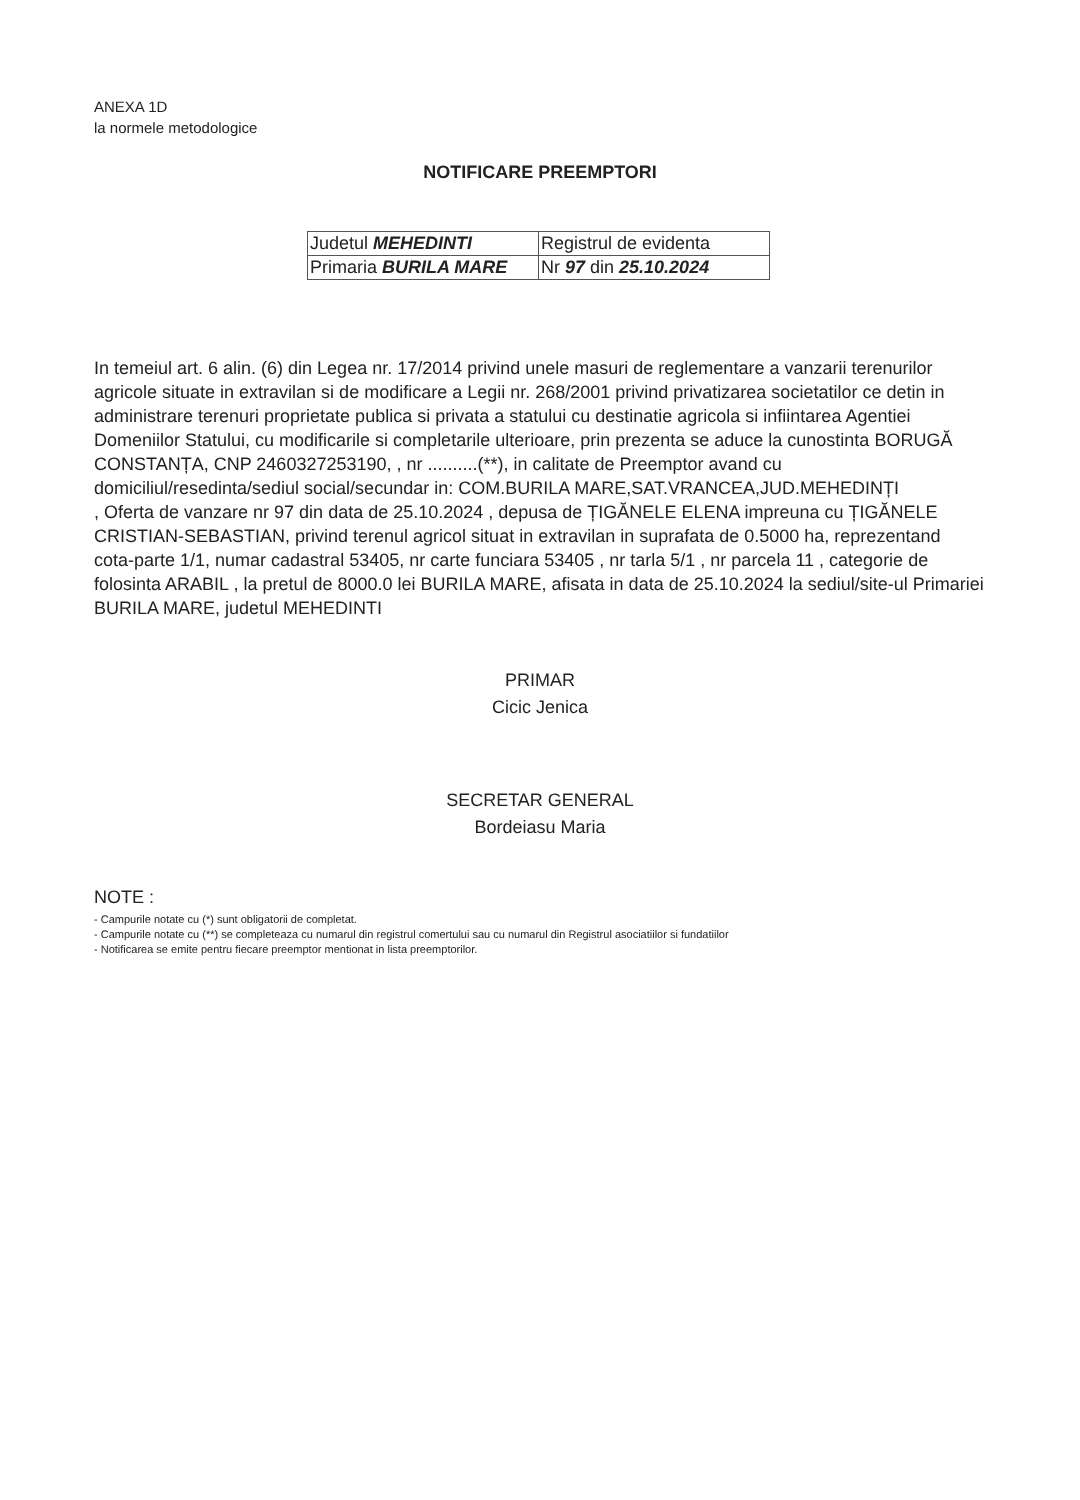ANEXA 1D
la normele metodologice
NOTIFICARE PREEMPTORI
| Judetul MEHEDINTI | Registrul de evidenta |
| Primaria BURILA MARE | Nr 97 din 25.10.2024 |
In temeiul art. 6 alin. (6) din Legea nr. 17/2014 privind unele masuri de reglementare a vanzarii terenurilor agricole situate in extravilan si de modificare a Legii nr. 268/2001 privind privatizarea societatilor ce detin in administrare terenuri proprietate publica si privata a statului cu destinatie agricola si infiintarea Agentiei Domeniilor Statului, cu modificarile si completarile ulterioare, prin prezenta se aduce la cunostinta BORUGĂ CONSTANȚA, CNP 2460327253190, , nr ..........(**), in calitate de Preemptor avand cu domiciliul/resedinta/sediul social/secundar in: COM.BURILA MARE,SAT.VRANCEA,JUD.MEHEDINȚI
, Oferta de vanzare nr 97 din data de 25.10.2024 , depusa de ȚIGĂNELE ELENA impreuna cu ȚIGĂNELE CRISTIAN-SEBASTIAN, privind terenul agricol situat in extravilan in suprafata de 0.5000 ha, reprezentand cota-parte 1/1, numar cadastral 53405, nr carte funciara 53405 , nr tarla 5/1 , nr parcela 11 , categorie de folosinta ARABIL , la pretul de 8000.0 lei BURILA MARE, afisata in data de 25.10.2024 la sediul/site-ul Primariei BURILA MARE, judetul MEHEDINTI
PRIMAR
Cicic Jenica
SECRETAR GENERAL
Bordeiasu Maria
NOTE :
- Campurile notate cu (*) sunt obligatorii de completat.
- Campurile notate cu (**) se completeaza cu numarul din registrul comertului sau cu numarul din Registrul asociatiilor si fundatiilor
- Notificarea se emite pentru fiecare preemptor mentionat in lista preemptorilor.